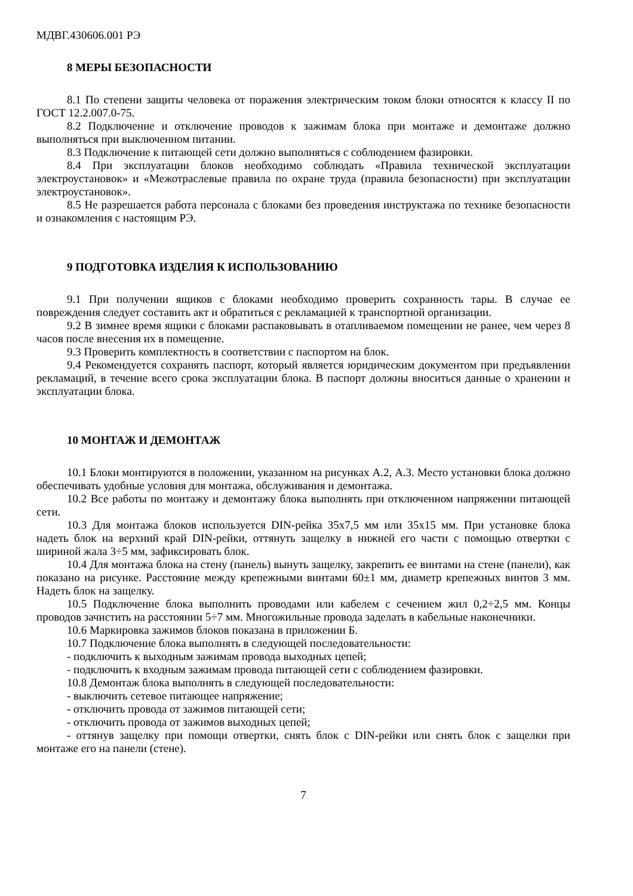МДВГ.430606.001 РЭ
8 МЕРЫ БЕЗОПАСНОСТИ
8.1 По степени защиты человека от поражения электрическим током блоки относятся к классу II по ГОСТ 12.2.007.0-75.
8.2 Подключение и отключение проводов к зажимам блока при монтаже и демонтаже должно выполняться при выключенном питании.
8.3 Подключение к питающей сети должно выполняться с соблюдением фазировки.
8.4 При эксплуатации блоков необходимо соблюдать «Правила технической эксплуатации электроустановок» и «Межотраслевые правила по охране труда (правила безопасности) при эксплуатации электроустановок».
8.5 Не разрешается работа персонала с блоками без проведения инструктажа по технике безопасности и ознакомления с настоящим РЭ.
9 ПОДГОТОВКА ИЗДЕЛИЯ К ИСПОЛЬЗОВАНИЮ
9.1 При получении ящиков с блоками необходимо проверить сохранность тары. В случае ее повреждения следует составить акт и обратиться с рекламацией к транспортной организации.
9.2 В зимнее время ящики с блоками распаковывать в отапливаемом помещении не ранее, чем через 8 часов после внесения их в помещение.
9.3 Проверить комплектность в соответствии с паспортом на блок.
9.4 Рекомендуется сохранять паспорт, который является юридическим документом при предъявлении рекламаций, в течение всего срока эксплуатации блока. В паспорт должны вноситься данные о хранении и эксплуатации блока.
10 МОНТАЖ И ДЕМОНТАЖ
10.1 Блоки монтируются в положении, указанном на рисунках А.2, А.3. Место установки блока должно обеспечивать удобные условия для монтажа, обслуживания и демонтажа.
10.2 Все работы по монтажу и демонтажу блока выполнять при отключенном напряжении питающей сети.
10.3 Для монтажа блоков используется DIN-рейка 35х7,5 мм или 35х15 мм. При установке блока надеть блок на верхний край DIN-рейки, оттянуть защелку в нижней его части с помощью отвертки с шириной жала 3÷5 мм, зафиксировать блок.
10.4 Для монтажа блока на стену (панель) вынуть защелку, закрепить ее винтами на стене (панели), как показано на рисунке. Расстояние между крепежными винтами 60±1 мм, диаметр крепежных винтов 3 мм. Надеть блок на защелку.
10.5 Подключение блока выполнить проводами или кабелем с сечением жил 0,2÷2,5 мм. Концы проводов зачистить на расстоянии 5÷7 мм. Многожильные провода заделать в кабельные наконечники.
10.6 Маркировка зажимов блоков показана в приложении Б.
10.7 Подключение блока выполнять в следующей последовательности:
- подключить к выходным зажимам провода выходных цепей;
- подключить к входным зажимам провода питающей сети с соблюдением фазировки.
10.8 Демонтаж блока выполнять в следующей последовательности:
- выключить сетевое питающее напряжение;
- отключить провода от зажимов питающей сети;
- отключить провода от зажимов выходных цепей;
- оттянув защелку при помощи отвертки, снять блок с DIN-рейки или снять блок с защелки при монтаже его на панели (стене).
7